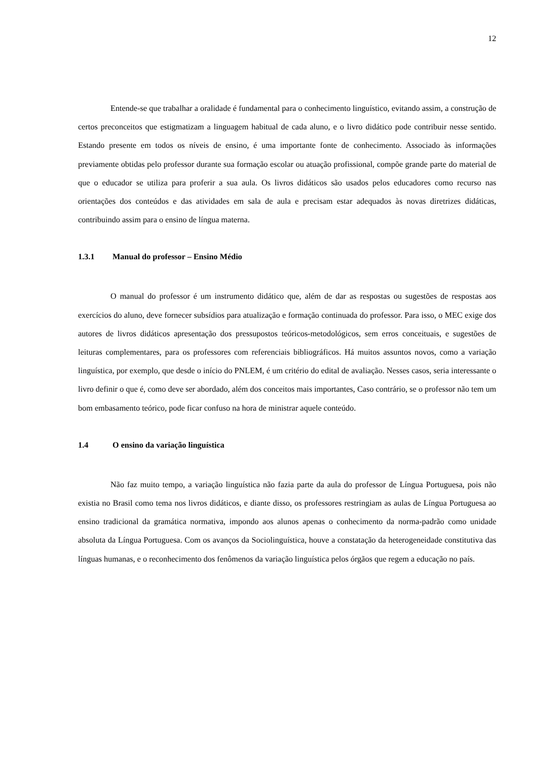12
Entende-se que trabalhar a oralidade é fundamental para o conhecimento linguístico, evitando assim, a construção de certos preconceitos que estigmatizam a linguagem habitual de cada aluno, e o livro didático pode contribuir nesse sentido. Estando presente em todos os níveis de ensino, é uma importante fonte de conhecimento. Associado às informações previamente obtidas pelo professor durante sua formação escolar ou atuação profissional, compõe grande parte do material de que o educador se utiliza para proferir a sua aula. Os livros didáticos são usados pelos educadores como recurso nas orientações dos conteúdos e das atividades em sala de aula e precisam estar adequados às novas diretrizes didáticas, contribuindo assim para o ensino de língua materna.
1.3.1 Manual do professor – Ensino Médio
O manual do professor é um instrumento didático que, além de dar as respostas ou sugestões de respostas aos exercícios do aluno, deve fornecer subsídios para atualização e formação continuada do professor. Para isso, o MEC exige dos autores de livros didáticos apresentação dos pressupostos teóricos-metodológicos, sem erros conceituais, e sugestões de leituras complementares, para os professores com referenciais bibliográficos. Há muitos assuntos novos, como a variação linguística, por exemplo, que desde o início do PNLEM, é um critério do edital de avaliação. Nesses casos, seria interessante o livro definir o que é, como deve ser abordado, além dos conceitos mais importantes, Caso contrário, se o professor não tem um bom embasamento teórico, pode ficar confuso na hora de ministrar aquele conteúdo.
1.4 O ensino da variação linguística
Não faz muito tempo, a variação linguística não fazia parte da aula do professor de Língua Portuguesa, pois não existia no Brasil como tema nos livros didáticos, e diante disso, os professores restringiam as aulas de Língua Portuguesa ao ensino tradicional da gramática normativa, impondo aos alunos apenas o conhecimento da norma-padrão como unidade absoluta da Língua Portuguesa. Com os avanços da Sociolinguística, houve a constatação da heterogeneidade constitutiva das línguas humanas, e o reconhecimento dos fenômenos da variação linguística pelos órgãos que regem a educação no país.